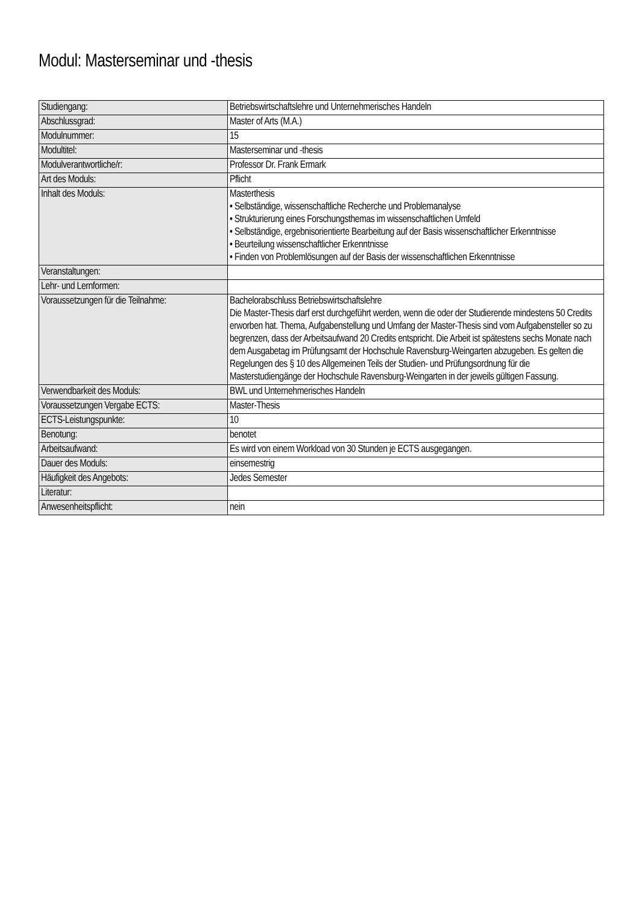Modul: Masterseminar und -thesis
| Studiengang: | Betriebswirtschaftslehre und Unternehmerisches Handeln |
| Abschlussgrad: | Master of Arts (M.A.) |
| Modulnummer: | 15 |
| Modultitel: | Masterseminar und -thesis |
| Modulverantwortliche/r: | Professor Dr. Frank Ermark |
| Art des Moduls: | Pflicht |
| Inhalt des Moduls: | Masterthesis • Selbständige, wissenschaftliche Recherche und Problemanalyse • Strukturierung eines Forschungsthemas im wissenschaftlichen Umfeld • Selbständige, ergebnisorientierte Bearbeitung auf der Basis wissenschaftlicher Erkenntnisse • Beurteilung wissenschaftlicher Erkenntnisse • Finden von Problemlösungen auf der Basis der wissenschaftlichen Erkenntnisse |
| Veranstaltungen: | |
| Lehr- und Lernformen: | |
| Voraussetzungen für die Teilnahme: | Bachelorabschluss Betriebswirtschaftslehre Die Master-Thesis darf erst durchgeführt werden, wenn die oder der Studierende mindestens 50 Credits erworben hat. Thema, Aufgabenstellung und Umfang der Master-Thesis sind vom Aufgabensteller so zu begrenzen, dass der Arbeitsaufwand 20 Credits entspricht. Die Arbeit ist spätestens sechs Monate nach dem Ausgabetag im Prüfungsamt der Hochschule Ravensburg-Weingarten abzugeben. Es gelten die Regelungen des § 10 des Allgemeinen Teils der Studien- und Prüfungsordnung für die Masterstudiengänge der Hochschule Ravensburg-Weingarten in der jeweils gültigen Fassung. |
| Verwendbarkeit des Moduls: | BWL und Unternehmerisches Handeln |
| Voraussetzungen Vergabe ECTS: | Master-Thesis |
| ECTS-Leistungspunkte: | 10 |
| Benotung: | benotet |
| Arbeitsaufwand: | Es wird von einem Workload von 30 Stunden je ECTS ausgegangen. |
| Dauer des Moduls: | einsemestrig |
| Häufigkeit des Angebots: | Jedes Semester |
| Literatur: | |
| Anwesenheitspflicht: | nein |